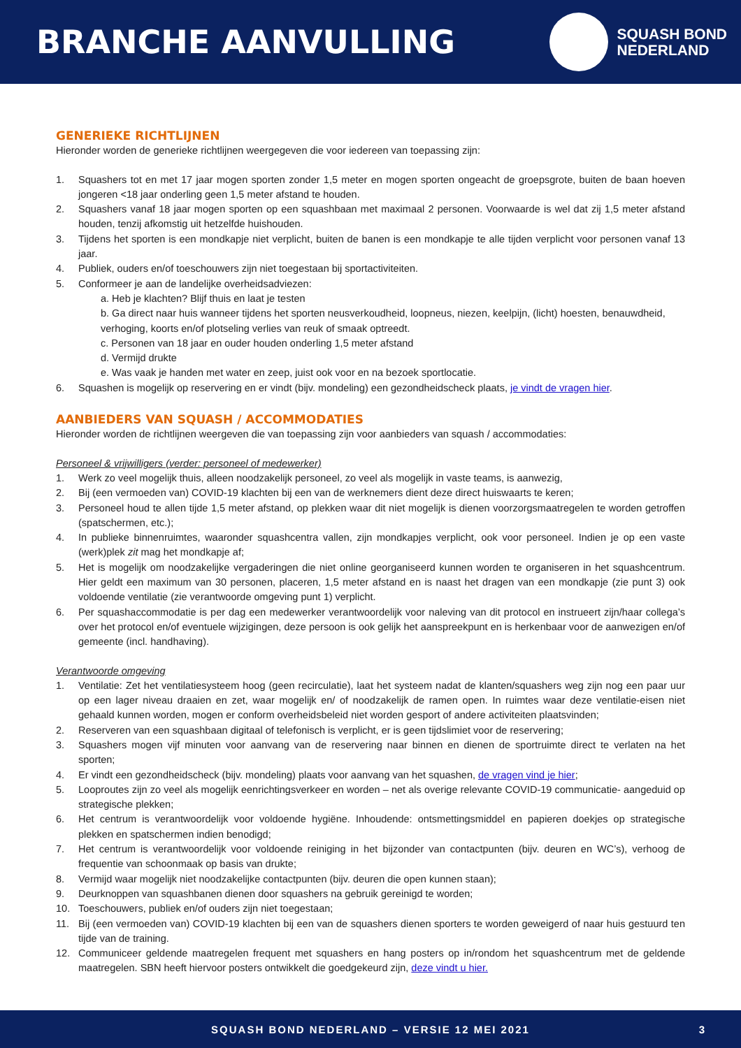BRANCHE AANVULLING
SQUASH BOND
NEDERLAND
GENERIEKE RICHTLIJNEN
Hieronder worden de generieke richtlijnen weergegeven die voor iedereen van toepassing zijn:
1. Squashers tot en met 17 jaar mogen sporten zonder 1,5 meter en mogen sporten ongeacht de groepsgrote, buiten de baan hoeven jongeren <18 jaar onderling geen 1,5 meter afstand te houden.
2. Squashers vanaf 18 jaar mogen sporten op een squashbaan met maximaal 2 personen. Voorwaarde is wel dat zij 1,5 meter afstand houden, tenzij afkomstig uit hetzelfde huishouden.
3. Tijdens het sporten is een mondkapje niet verplicht, buiten de banen is een mondkapje te alle tijden verplicht voor personen vanaf 13 jaar.
4. Publiek, ouders en/of toeschouwers zijn niet toegestaan bij sportactiviteiten.
5. Conformeer je aan de landelijke overheidsadviezen:
a. Heb je klachten? Blijf thuis en laat je testen
b. Ga direct naar huis wanneer tijdens het sporten neusverkoudheid, loopneus, niezen, keelpijn, (licht) hoesten, benauwdheid, verhoging, koorts en/of plotseling verlies van reuk of smaak optreedt.
c. Personen van 18 jaar en ouder houden onderling 1,5 meter afstand
d. Vermijd drukte
e. Was vaak je handen met water en zeep, juist ook voor en na bezoek sportlocatie.
6. Squashen is mogelijk op reservering en er vindt (bijv. mondeling) een gezondheidscheck plaats, je vindt de vragen hier.
AANBIEDERS VAN SQUASH / ACCOMMODATIES
Hieronder worden de richtlijnen weergeven die van toepassing zijn voor aanbieders van squash / accommodaties:
Personeel & vrijwilligers (verder: personeel of medewerker)
1. Werk zo veel mogelijk thuis, alleen noodzakelijk personeel, zo veel als mogelijk in vaste teams, is aanwezig,
2. Bij (een vermoeden van) COVID-19 klachten bij een van de werknemers dient deze direct huiswaarts te keren;
3. Personeel houd te allen tijde 1,5 meter afstand, op plekken waar dit niet mogelijk is dienen voorzorgsmaatregelen te worden getroffen (spatschermen, etc.);
4. In publieke binnenruimtes, waaronder squashcentra vallen, zijn mondkapjes verplicht, ook voor personeel. Indien je op een vaste (werk)plek zit mag het mondkapje af;
5. Het is mogelijk om noodzakelijke vergaderingen die niet online georganiseerd kunnen worden te organiseren in het squashcentrum. Hier geldt een maximum van 30 personen, placeren, 1,5 meter afstand en is naast het dragen van een mondkapje (zie punt 3) ook voldoende ventilatie (zie verantwoorde omgeving punt 1) verplicht.
6. Per squashaccommodatie is per dag een medewerker verantwoordelijk voor naleving van dit protocol en instrueert zijn/haar collega’s over het protocol en/of eventuele wijzigingen, deze persoon is ook gelijk het aanspreekpunt en is herkenbaar voor de aanwezigen en/of gemeente (incl. handhaving).
Verantwoorde omgeving
1. Ventilatie: Zet het ventilatiesysteem hoog (geen recirculatie), laat het systeem nadat de klanten/squashers weg zijn nog een paar uur op een lager niveau draaien en zet, waar mogelijk en/ of noodzakelijk de ramen open. In ruimtes waar deze ventilatie-eisen niet gehaald kunnen worden, mogen er conform overheidsbeleid niet worden gesport of andere activiteiten plaatsvinden;
2. Reserveren van een squashbaan digitaal of telefonisch is verplicht, er is geen tijdslimiet voor de reservering;
3. Squashers mogen vijf minuten voor aanvang van de reservering naar binnen en dienen de sportruimte direct te verlaten na het sporten;
4. Er vindt een gezondheidscheck (bijv. mondeling) plaats voor aanvang van het squashen, de vragen vind je hier;
5. Looproutes zijn zo veel als mogelijk eenrichtingsverkeer en worden – net als overige relevante COVID-19 communicatie- aangeduid op strategische plekken;
6. Het centrum is verantwoordelijk voor voldoende hygiëne. Inhoudende: ontsmettingsmiddel en papieren doekjes op strategische plekken en spatschermen indien benodigd;
7. Het centrum is verantwoordelijk voor voldoende reiniging in het bijzonder van contactpunten (bijv. deuren en WC’s), verhoog de frequentie van schoonmaak op basis van drukte;
8. Vermijd waar mogelijk niet noodzakelijke contactpunten (bijv. deuren die open kunnen staan);
9. Deurknoppen van squashbanen dienen door squashers na gebruik gereinigd te worden;
10. Toeschouwers, publiek en/of ouders zijn niet toegestaan;
11. Bij (een vermoeden van) COVID-19 klachten bij een van de squashers dienen sporters te worden geweigerd of naar huis gestuurd ten tijde van de training.
12. Communiceer geldende maatregelen frequent met squashers en hang posters op in/rondom het squashcentrum met de geldende maatregelen. SBN heeft hiervoor posters ontwikkelt die goedgekeurd zijn, deze vindt u hier.
SQUASH BOND NEDERLAND – VERSIE 12 MEI 2021 3